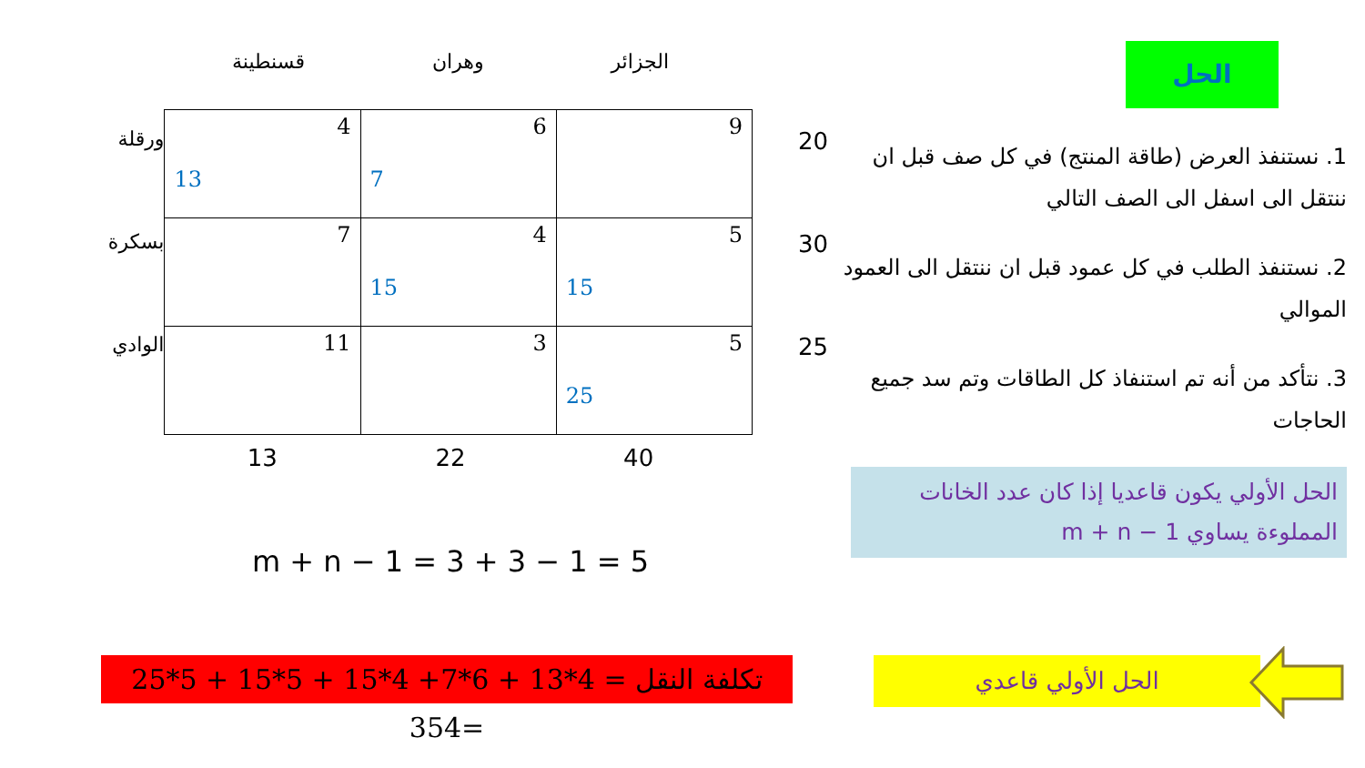الحل
1. نستنفذ العرض (طاقة المنتج) في كل صف قبل ان ننتقل الى اسفل الى الصف التالي
2. نستنفذ الطلب في كل عمود قبل ان ننتقل الى العمود الموالي
3. نتأكد من أنه تم استنفاذ كل الطاقات وتم سد جميع الحاجات
الحل الأولي يكون قاعديا إذا كان عدد الخانات المملوءة يساوي m + n − 1
الحل الأولي قاعدي
الجزائر وهران قسنطينة
ورقلة
بسكرة
الوادي
| 4 13 | 6 7 | 9 |
| 7 | 4 15 | 5 15 |
| 11 | 3 | 5 25 |
20
30
25
13 22 40
m + n − 1 = 3 + 3 − 1 = 5
تكلفة النقل = 4*13 + 6*7+ 4*15 + 5*15 + 5*25 =354